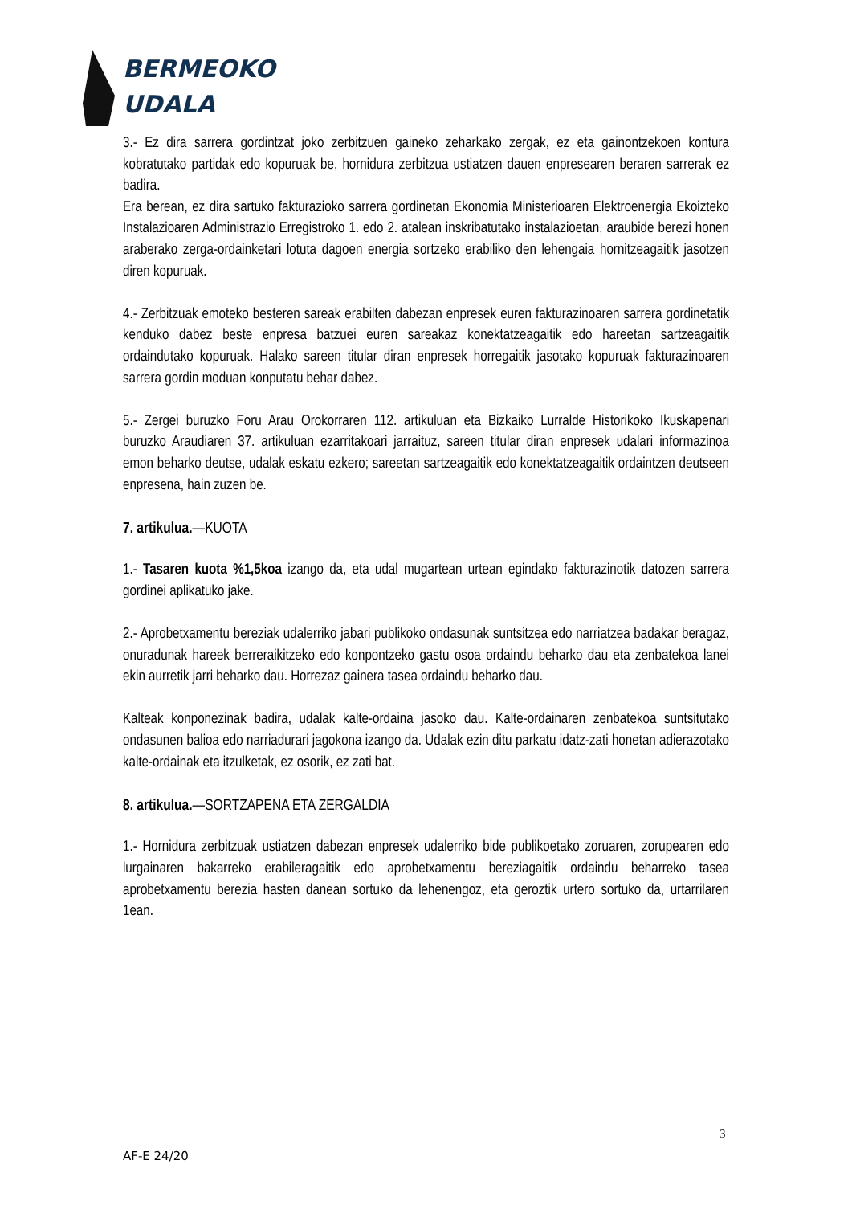BERMEOKO
UDALA
3.- Ez dira sarrera gordintzat joko zerbitzuen gaineko zeharkako zergak, ez eta gainontzekoen kontura kobratutako partidak edo kopuruak be, hornidura zerbitzua ustiatzen dauen enpresearen beraren sarrerak ez badira.
Era berean, ez dira sartuko fakturazioko sarrera gordinetan Ekonomia Ministerioaren Elektroenergia Ekoizteko Instalazioaren Administrazio Erregistroko 1. edo 2. atalean inskribatutako instalazioetan, araubide berezi honen araberako zerga-ordainketari lotuta dagoen energia sortzeko erabiliko den lehengaia hornitzeagaitik jasotzen diren kopuruak.
4.- Zerbitzuak emoteko besteren sareak erabilten dabezan enpresek euren fakturazinoaren sarrera gordinetatik kenduko dabez beste enpresa batzuei euren sareakaz konektatzeagaitik edo hareetan sartzeagaitik ordaindutako kopuruak. Halako sareen titular diran enpresek horregaitik jasotako kopuruak fakturazinoaren sarrera gordin moduan konputatu behar dabez.
5.- Zergei buruzko Foru Arau Orokorraren 112. artikuluan eta Bizkaiko Lurralde Historikoko Ikuskapenari buruzko Araudiaren 37. artikuluan ezarritakoari jarraituz, sareen titular diran enpresek udalari informazinoa emon beharko deutse, udalak eskatu ezkero; sareetan sartzeagaitik edo konektatzeagaitik ordaintzen deutseen enpresena, hain zuzen be.
7. artikulua.—KUOTA
1.- Tasaren kuota %1,5koa izango da, eta udal mugartean urtean egindako fakturazinotik datozen sarrera gordinei aplikatuko jake.
2.- Aprobetxamentu bereziak udalerriko jabari publikoko ondasunak suntsitzea edo narriatzea badakar beragaz, onuradunak hareek berreraikitzeko edo konpontzeko gastu osoa ordaindu beharko dau eta zenbatekoa lanei ekin aurretik jarri beharko dau. Horrezaz gainera tasea ordaindu beharko dau.
Kalteak konponezinak badira, udalak kalte-ordaina jasoko dau. Kalte-ordainaren zenbatekoa suntsitutako ondasunen balioa edo narriadurari jagokona izango da. Udalak ezin ditu parkatu idatz-zati honetan adierazotako kalte-ordainak eta itzulketak, ez osorik, ez zati bat.
8. artikulua.—SORTZAPENA ETA ZERGALDIA
1.- Hornidura zerbitzuak ustiatzen dabezan enpresek udalerriko bide publikoetako zoruaren, zorupearen edo lurgainaren bakarreko erabileragaitik edo aprobetxamentu bereziagaitik ordaindu beharreko tasea aprobetxamentu berezia hasten danean sortuko da lehenengoz, eta geroztik urtero sortuko da, urtarrilaren 1ean.
3
AF-E 24/20